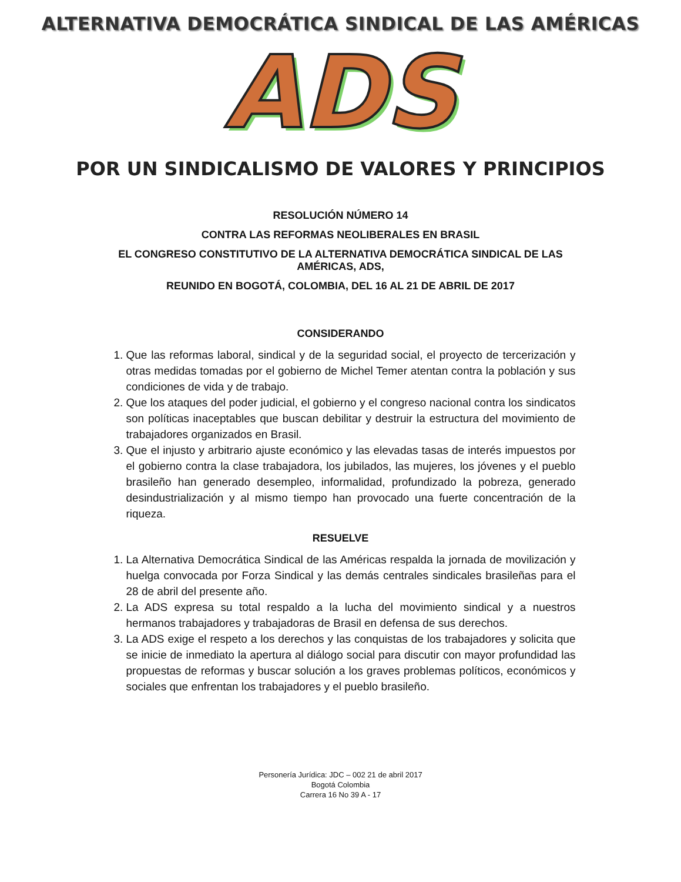ALTERNATIVA DEMOCRÁTICA SINDICAL DE LAS AMÉRICAS
ADS
POR UN SINDICALISMO DE VALORES Y PRINCIPIOS
RESOLUCIÓN NÚMERO 14
CONTRA LAS REFORMAS NEOLIBERALES EN BRASIL
EL CONGRESO CONSTITUTIVO DE LA ALTERNATIVA DEMOCRÁTICA SINDICAL DE LAS AMÉRICAS, ADS,
REUNIDO EN BOGOTÁ, COLOMBIA, DEL 16 AL 21 DE ABRIL DE 2017
CONSIDERANDO
1. Que las reformas laboral, sindical y de la seguridad social, el proyecto de tercerización y otras medidas tomadas por el gobierno de Michel Temer atentan contra la población y sus condiciones de vida y de trabajo.
2. Que los ataques del poder judicial, el gobierno y el congreso nacional contra los sindicatos son políticas inaceptables que buscan debilitar y destruir la estructura del movimiento de trabajadores organizados en Brasil.
3. Que el injusto y arbitrario ajuste económico y las elevadas tasas de interés impuestos por el gobierno contra la clase trabajadora, los jubilados, las mujeres, los jóvenes y el pueblo brasileño han generado desempleo, informalidad, profundizado la pobreza, generado desindustrialización y al mismo tiempo han provocado una fuerte concentración de la riqueza.
RESUELVE
1. La Alternativa Democrática Sindical de las Américas respalda la jornada de movilización y huelga convocada por Forza Sindical y las demás centrales sindicales brasileñas para el 28 de abril del presente año.
2. La ADS expresa su total respaldo a la lucha del movimiento sindical y a nuestros hermanos trabajadores y trabajadoras de Brasil en defensa de sus derechos.
3. La ADS exige el respeto a los derechos y las conquistas de los trabajadores y solicita que se inicie de inmediato la apertura al diálogo social para discutir con mayor profundidad las propuestas de reformas y buscar solución a los graves problemas políticos, económicos y sociales que enfrentan los trabajadores y el pueblo brasileño.
Personería Jurídica: JDC – 002 21 de abril 2017
Bogotá Colombia
Carrera 16 No 39 A - 17